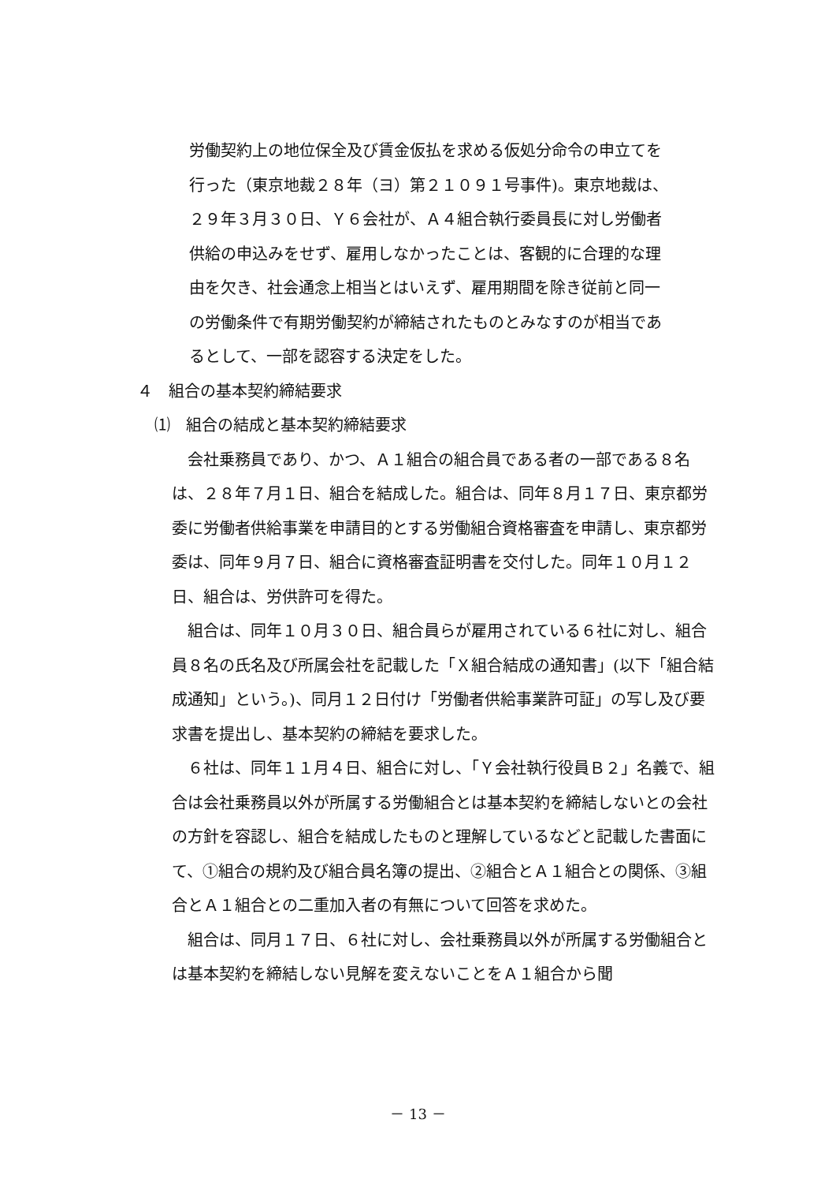労働契約上の地位保全及び賃金仮払を求める仮処分命令の申立てを
行った（東京地裁２８年（ヨ）第２１０９１号事件)。東京地裁は、
２９年３月３０日、Ｙ６会社が、Ａ４組合執行委員長に対し労働者
供給の申込みをせず、雇用しなかったことは、客観的に合理的な理
由を欠き、社会通念上相当とはいえず、雇用期間を除き従前と同一
の労働条件で有期労働契約が締結されたものとみなすのが相当であ
るとして、一部を認容する決定をした。
４　組合の基本契約締結要求
⑴　組合の結成と基本契約締結要求
　会社乗務員であり、かつ、Ａ１組合の組合員である者の一部である８名は、２８年７月１日、組合を結成した。組合は、同年８月１７日、東京都労委に労働者供給事業を申請目的とする労働組合資格審査を申請し、東京都労委は、同年９月７日、組合に資格審査証明書を交付した。同年１０月１２日、組合は、労供許可を得た。
　組合は、同年１０月３０日、組合員らが雇用されている６社に対し、組合員８名の氏名及び所属会社を記載した「Ｘ組合結成の通知書」(以下「組合結成通知」という。)、同月１２日付け「労働者供給事業許可証」の写し及び要求書を提出し、基本契約の締結を要求した。
　６社は、同年１１月４日、組合に対し、「Ｙ会社執行役員Ｂ２」名義で、組合は会社乗務員以外が所属する労働組合とは基本契約を締結しないとの会社の方針を容認し、組合を結成したものと理解しているなどと記載した書面にて、①組合の規約及び組合員名簿の提出、②組合とＡ１組合との関係、③組合とＡ１組合との二重加入者の有無について回答を求めた。
　組合は、同月１７日、６社に対し、会社乗務員以外が所属する労働組合とは基本契約を締結しない見解を変えないことをＡ１組合から聞
－ 13 －